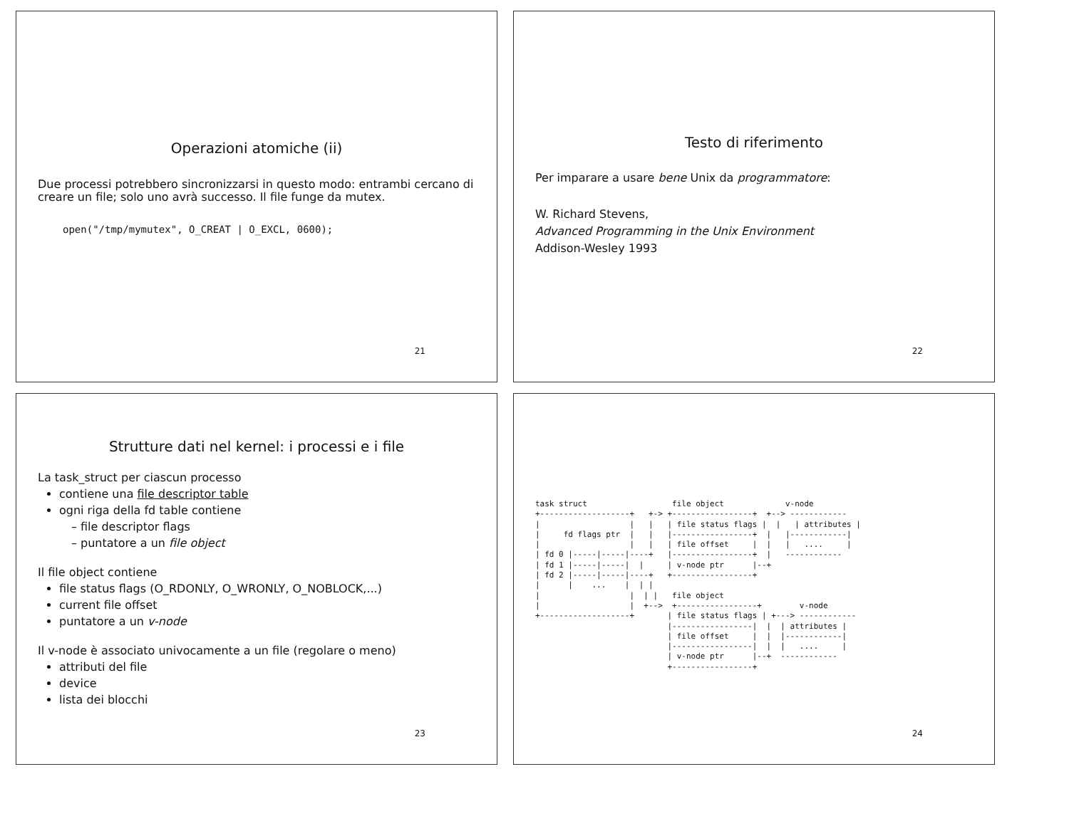Operazioni atomiche (ii)
Due processi potrebbero sincronizzarsi in questo modo: entrambi cercano di creare un file; solo uno avrà successo. Il file funge da mutex.
open("/tmp/mymutex", O_CREAT | O_EXCL, 0600);
21
Testo di riferimento
Per imparare a usare bene Unix da programmatore:
W. Richard Stevens,
Advanced Programming in the Unix Environment
Addison-Wesley 1993
22
Strutture dati nel kernel: i processi e i file
La task_struct per ciascun processo
contiene una file descriptor table
ogni riga della fd table contiene
file descriptor flags
puntatore a un file object
Il file object contiene
file status flags (O_RDONLY, O_WRONLY, O_NOBLOCK,...)
current file offset
puntatore a un v-node
Il v-node è associato univocamente a un file (regolare o meno)
attributi del file
device
lista dei blocchi
23
task struct                  file object             v-node
+-------------------+   +-> +-----------------+  +--> ------------
|                   |   |   | file status flags |  |   | attributes |
|     fd flags ptr  |   |   |-----------------+  |   |------------|
|                   |   |   | file offset     |  |   |   ....     |
| fd 0 |-----|-----|----+   |-----------------+  |   ------------
| fd 1 |-----|-----|  |     | v-node ptr      |--+
| fd 2 |-----|-----|----+   +-----------------+
|      |    ...    |  | |
|                   |  | |   file object
|                   |  +-->  +-----------------+        v-node
+-------------------+       | file status flags | +---> ------------
                            |-----------------|  |  | attributes |
                            | file offset     |  |  |------------|
                            |-----------------|  |  |   ....     |
                            | v-node ptr      |--+  ------------
                            +-----------------+
24